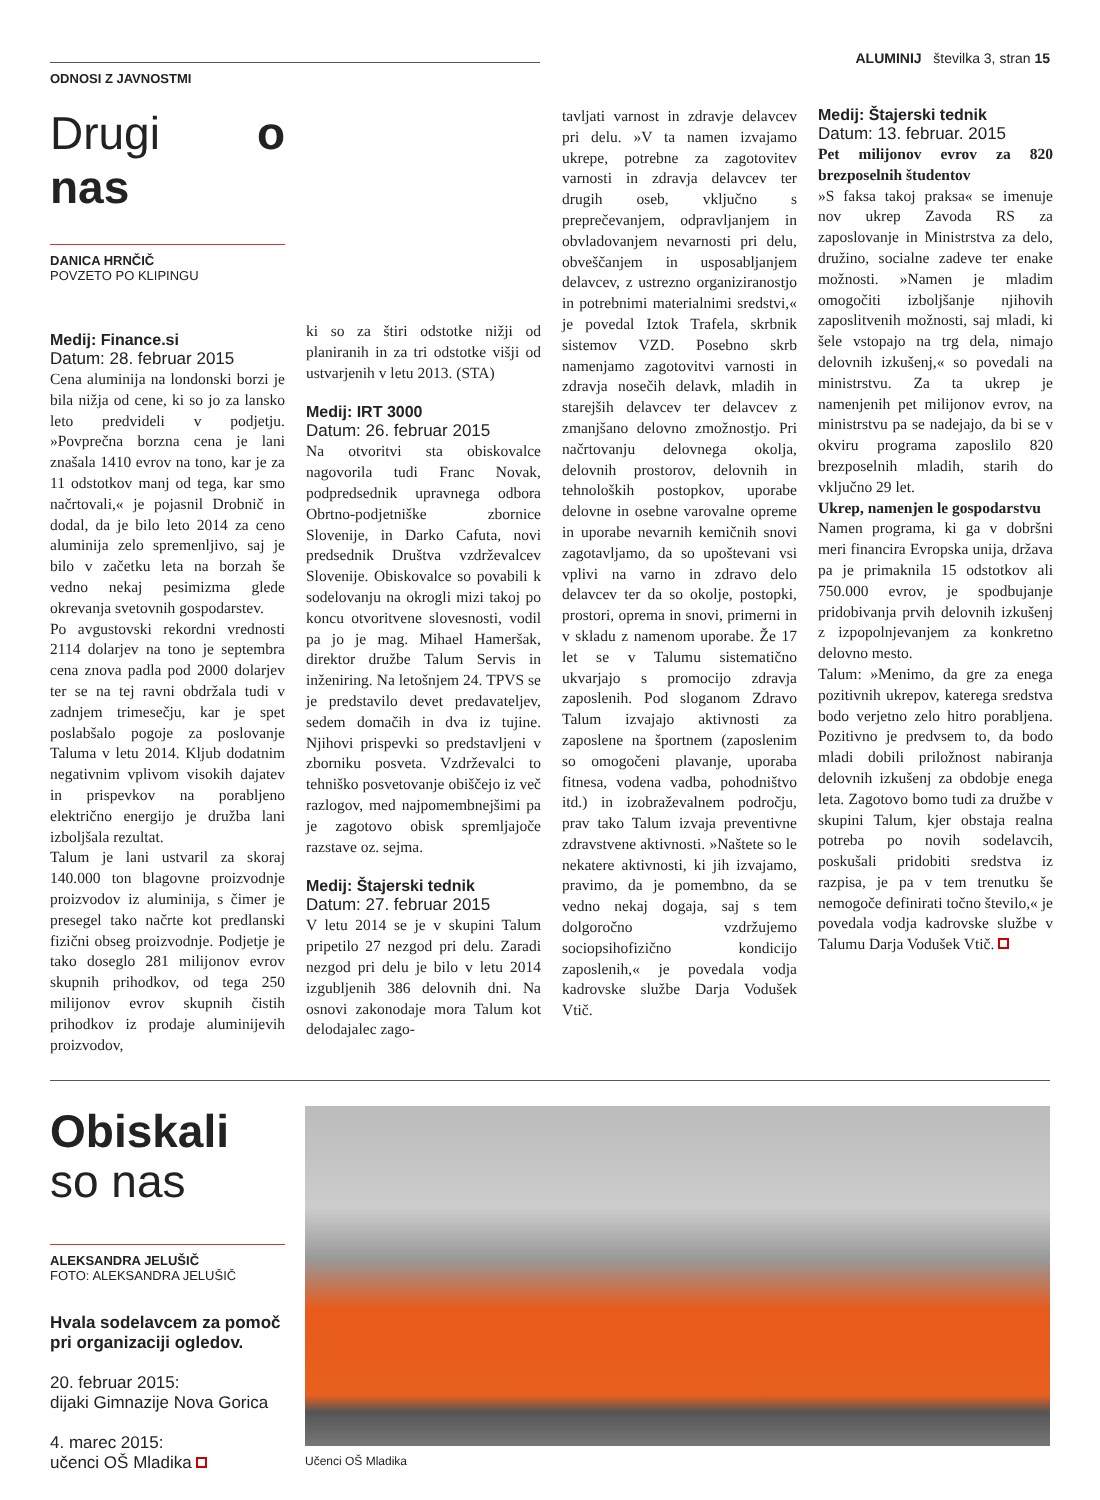ODNOSI Z JAVNOSTMI
ALUMINIJ številka 3, stran 15
Drugi o nas
DANICA HRNČIČ
POVZETO PO KLIPINGU
Medij: Finance.si
Datum: 28. februar 2015
Cena aluminija na londonski borzi je bila nižja od cene, ki so jo za lansko leto predvideli v podjetju. »Povprečna borzna cena je lani znašala 1410 evrov na tono, kar je za 11 odstotkov manj od tega, kar smo načrtovali,« je pojasnil Drobnič in dodal, da je bilo leto 2014 za ceno aluminija zelo spremenljivo, saj je bilo v začetku leta na borzah še vedno nekaj pesimizma glede okrevanja svetovnih gospodarstev.
Po avgustovski rekordni vrednosti 2114 dolarjev na tono je septembra cena znova padla pod 2000 dolarjev ter se na tej ravni obdržala tudi v zadnjem trimesečju, kar je spet poslabšalo pogoje za poslovanje Taluma v letu 2014. Kljub dodatnim negativnim vplivom visokih dajatev in prispevkov na porabljeno električno energijo je družba lani izboljšala rezultat.
Talum je lani ustvaril za skoraj 140.000 ton blagovne proizvodnje proizvodov iz aluminija, s čimer je presegel tako načrte kot predlanski fizični obseg proizvodnje. Podjetje je tako doseglo 281 milijonov evrov skupnih prihodkov, od tega 250 milijonov evrov skupnih čistih prihodkov iz prodaje aluminijevih proizvodov,
ki so za štiri odstotke nižji od planiranih in za tri odstotke višji od ustvarjenih v letu 2013. (STA)
Medij: IRT 3000
Datum: 26. februar 2015
Na otvoritvi sta obiskovalce nagovorila tudi Franc Novak, podpredsednik upravnega odbora Obrtno-podjetniške zbornice Slovenije, in Darko Cafuta, novi predsednik Društva vzdrževalcev Slovenije. Obiskovalce so povabili k sodelovanju na okrogli mizi takoj po koncu otvoritvene slovesnosti, vodil pa jo je mag. Mihael Hameršak, direktor družbe Talum Servis in inženiring. Na letošnjem 24. TPVS se je predstavilo devet predavateljev, sedem domačih in dva iz tujine. Njihovi prispevki so predstavljeni v zborniku posveta. Vzdrževalci to tehniško posvetovanje obiščejo iz več razlogov, med najpomembnejšimi pa je zagotovo obisk spremljajoče razstave oz. sejma.
Medij: Štajerski tednik
Datum: 27. februar 2015
V letu 2014 se je v skupini Talum pripetilo 27 nezgod pri delu. Zaradi nezgod pri delu je bilo v letu 2014 izgubljenih 386 delovnih dni. Na osnovi zakonodaje mora Talum kot delodajalec zago-
tavljati varnost in zdravje delavcev pri delu. »V ta namen izvajamo ukrepe, potrebne za zagotovitev varnosti in zdravja delavcev ter drugih oseb, vključno s preprečevanjem, odpravljanjem in obvladovanjem nevarnosti pri delu, obveščanjem in usposabljanjem delavcev, z ustrezno organiziranostjo in potrebnimi materialnimi sredstvi,« je povedal Iztok Trafela, skrbnik sistemov VZD. Posebno skrb namenjamo zagotovitvi varnosti in zdravja nosečih delavk, mladih in starejših delavcev ter delavcev z zmanjšano delovno zmožnostjo. Pri načrtovanju delovnega okolja, delovnih prostorov, delovnih in tehnoloških postopkov, uporabe delovne in osebne varovalne opreme in uporabe nevarnih kemičnih snovi zagotavljamo, da so upoštevani vsi vplivi na varno in zdravo delo delavcev ter da so okolje, postopki, prostori, oprema in snovi, primerni in v skladu z namenom uporabe. Že 17 let se v Talumu sistematično ukvarjajo s promocijo zdravja zaposlenih. Pod sloganom Zdravo Talum izvajajo aktivnosti za zaposlene na športnem (zaposlenim so omogočeni plavanje, uporaba fitnesa, vodena vadba, pohodništvo itd.) in izobraževalnem področju, prav tako Talum izvaja preventivne zdravstvene aktivnosti. »Naštete so le nekatere aktivnosti, ki jih izvajamo, pravimo, da je pomembno, da se vedno nekaj dogaja, saj s tem dolgoročno vzdržujemo sociopsihofizično kondicijo zaposlenih,« je povedala vodja kadrovske službe Darja Vodušek Vtič.
Medij: Štajerski tednik
Datum: 13. februar. 2015
Pet milijonov evrov za 820 brezposelnih študentov
»S faksa takoj praksa« se imenuje nov ukrep Zavoda RS za zaposlovanje in Ministrstva za delo, družino, socialne zadeve ter enake možnosti. »Namen je mladim omogočiti izboljšanje njihovih zaposlitvenih možnosti, saj mladi, ki šele vstopajo na trg dela, nimajo delovnih izkušenj,« so povedali na ministrstvu. Za ta ukrep je namenjenih pet milijonov evrov, na ministrstvu pa se nadejajo, da bi se v okviru programa zaposlilo 820 brezposelnih mladih, starih do vključno 29 let.
Ukrep, namenjen le gospodarstvu
Namen programa, ki ga v dobršni meri financira Evropska unija, država pa je primaknila 15 odstotkov ali 750.000 evrov, je spodbujanje pridobivanja prvih delovnih izkušenj z izpopolnjevanjem za konkretno delovno mesto.
Talum: »Menimo, da gre za enega pozitivnih ukrepov, katerega sredstva bodo verjetno zelo hitro porabljena. Pozitivno je predvsem to, da bodo mladi dobili priložnost nabiranja delovnih izkušenj za obdobje enega leta. Zagotovo bomo tudi za družbe v skupini Talum, kjer obstaja realna potreba po novih sodelavcih, poskušali pridobiti sredstva iz razpisa, je pa v tem trenutku še nemogoče definirati točno število,« je povedala vodja kadrovske službe v Talumu Darja Vodušek Vtič.
Obiskali
so nas
ALEKSANDRA JELUŠIČ
FOTO: ALEKSANDRA JELUŠIČ
Hvala sodelavcem za pomoč pri organizaciji ogledov.
20. februar 2015:
dijaki Gimnazije Nova Gorica
4. marec 2015:
učenci OŠ Mladika
Učenci OŠ Mladika